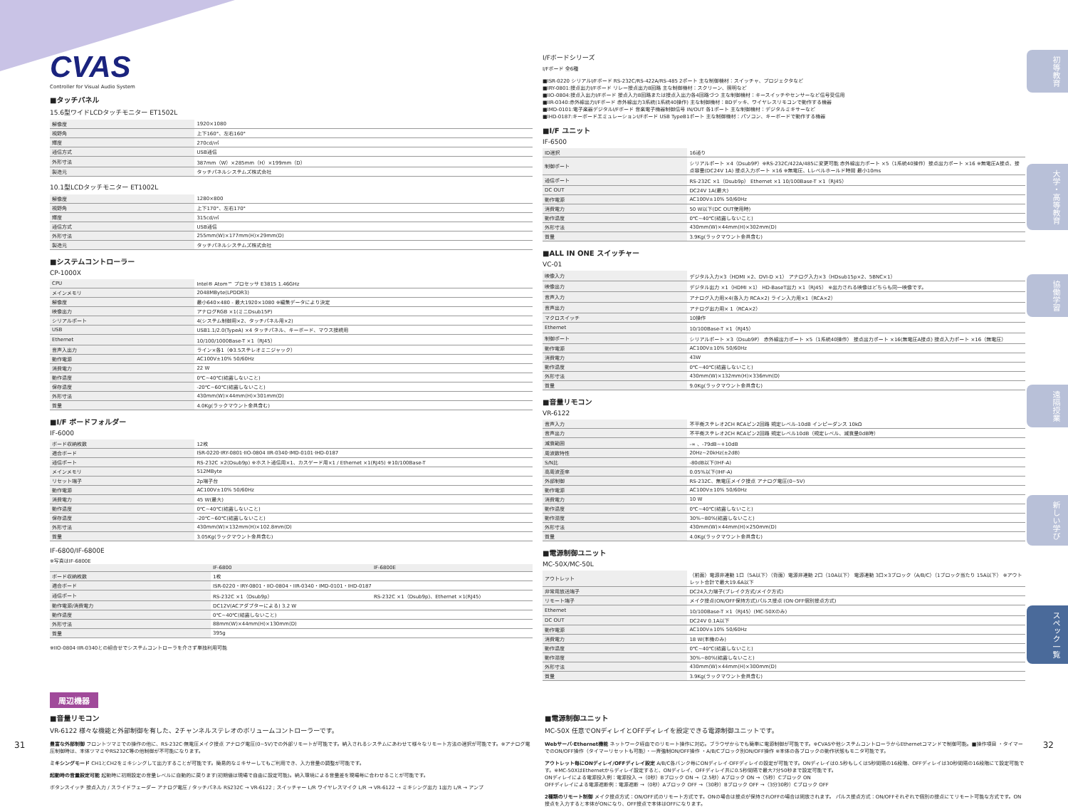CVAS
Controller for Visual Audio System
■タッチパネル
15.6型ワイドLCDタッチモニター ET1502L
| 解像度 | 1920×1080 |
| 視野角 | 上下160°、左右160° |
| 輝度 | 270cd/㎡ |
| 通信方式 | USB通信 |
| 外形寸法 | 387mm（W）×285mm（H）×199mm（D） |
| 製造元 | タッチパネルシステムズ株式会社 |
10.1型LCDタッチモニター ET1002L
| 解像度 | 1280×800 |
| 視野角 | 上下170°、左右170° |
| 輝度 | 315cd/㎡ |
| 通信方式 | USB通信 |
| 外形寸法 | 255mm(W)×177mm(H)×29mm(D) |
| 製造元 | タッチパネルシステムズ株式会社 |
■システムコントローラー
CP-1000X
| CPU | Intel® Atom™ プロセッサ E3815 1.46GHz |
| メインメモリ | 2048MByte(LPDDR3) |
| 解像度 | 最小640×480 - 最大1920×1080 ※編集データにより決定 |
| 映像出力 | アナログRGB ×1(ミニDsub15P) |
| シリアルポート | 4(システム制御用×2、タッチパネル用×2) |
| USB | USB1.1/2.0(TypeA) ×4 タッチパネル、キーボード、マウス接続用 |
| Ethernet | 10/100/1000Base-T ×1（RJ45） |
| 音声入出力 | ライン×各1（Φ3.5ステレオミニジャック） |
| 動作電源 | AC100V±10% 50/60Hz |
| 消費電力 | 22 W |
| 動作温度 | 0℃~40℃(結露しないこと) |
| 保存温度 | -20℃~60℃(結露しないこと) |
| 外形寸法 | 430mm(W)×44mm(H)×301mm(D) |
| 質量 | 4.0Kg(ラックマウント金具含む) |
■I/F ボードフォルダー
IF-6000
| ボード収納枚数 | 12枚 |
| 適合ボード | ISR-0220·IRY-0801·IIO-0804 IIR-0340·IMD-0101·IHD-0187 |
| 通信ポート | RS-232C ×2(Dsub9p) ※ホスト通信用×1、カスゲード用×1 / Ethernet ×1(RJ45) ※10/100Base-T |
| メインメモリ | 512MByte |
| リセット端子 | 2p端子台 |
| 動作電源 | AC100V±10% 50/60Hz |
| 消費電力 | 45 W(最大) |
| 動作温度 | 0℃~40℃(結露しないこと) |
| 保存温度 | -20℃~60℃(結露しないこと) |
| 外形寸法 | 430mm(W)×132mm(H)×102.8mm(D) |
| 質量 | 3.05Kg(ラックマウント金具含む) |
IF-6800/IF-6800E
※写真はIF-6800E
| | IF-6800 | IF-6800E |
| --- | --- | --- |
| ボード収納枚数 | 1枚 | |
| 適合ボード | ISR-0220・IRY-0801・IIO-0804・IIR-0340・IMD-0101・IHD-0187 | |
| 通信ポート | RS-232C ×1（Dsub9p） | RS-232C ×1（Dsub9p)、Ethernet ×1(RJ45) |
| 動作電源/消費電力 | DC12V(ACアダプターによる) 3.2 W | |
| 動作温度 | 0℃~40℃(結露しないこと) | |
| 外形寸法 | 88mm(W)×44mm(H)×130mm(D) | |
| 質量 | 395g | |
※IIO-0804·IIR-0340との組合せでシステムコントローラを介さず単独利用可能
I/Fボードシリーズ
I/Fボード 全6種
■ISR-0220 シリアルI/Fボード RS-232C/RS-422A/RS-485 2ポート 主な制御機材：スイッチャ、プロジェクタなど
■IRY-0801:接点出力I/Fボード リレー接点出力8回路 主な制御機材：スクリーン、照明など
■IIO-0804:接点入出力I/Fボード 接点入力8回路または接点入出力各4回路づつ 主な制御機材：キースイッチやセンサーなど信号受信用
■IIR-0340:赤外線出力I/Fボード 赤外線出力3系統(1系統40操作) 主な制御機材：BDデッキ、ワイヤレスリモコンで動作する機器
■IMD-0101:電子楽器デジタルI/Fボード 音楽電子機器制御信号 IN/OUT 各1ポート 主な制御機材：デジタルミキサーなど
■IHD-0187:キーボードエミュレーションI/Fボード USB TypeB1ポート 主な制御機材：パソコン、キーボードで動作する機器
■I/F ユニット
IF-6500
| ID選択 | 16通り |
| 制御ポート | シリアルポート ×4（Dsub9P）※RS-232C/422A/485に変更可能 赤外線出力ポート ×5（1系統40操作）接点出力ポート ×16 ※無電圧A接点、接点容量(DC24V 1A) 接点入力ポート ×16 ※無電圧、Lレベルホールド時間 最小10ms |
| 通信ポート | RS-232C ×1（Dsub9p） Ethernet ×1 10/100Base-T ×1（RJ45） |
| DC OUT | DC24V 1A(最大) |
| 動作電源 | AC100V±10% 50/60Hz |
| 消費電力 | 50 W以下(DC OUT使用時) |
| 動作温度 | 0℃~40℃(結露しないこと) |
| 外形寸法 | 430mm(W)×44mm(H)×302mm(D) |
| 質量 | 3.9Kg(ラックマウント金具含む) |
■ALL IN ONE スイッチャー
VC-01
| 映像入力 | デジタル入力×3（HDMI ×2、DVI-D ×1） アナログ入力×3（HDsub15p×2、5BNC×1） |
| 映像出力 | デジタル出力 ×1（HDMI ×1） HD-BaseT出力 ×1（RJ45） ※出力される映像はどちらも同一映像です。 |
| 音声入力 | アナログ入力用×4(各入力 RCA×2) ライン入力用×1（RCA×2） |
| 音声出力 | アナログ出力用× 1（RCA×2） |
| マクロスイッチ | 10操作 |
| Ethernet | 10/100Base-T ×1（RJ45） |
| 制御ポート | シリアルポート ×3（Dsub9P） 赤外線出力ポート ×5（1系統40操作） 接点出力ポート ×16(無電圧A接点) 接点入力ポート ×16（無電圧） |
| 動作電源 | AC100V±10% 50/60Hz |
| 消費電力 | 43W |
| 動作温度 | 0℃~40℃(結露しないこと) |
| 外形寸法 | 430mm(W)×132mm(H)×336mm(D) |
| 質量 | 9.0Kg(ラックマウント金具含む) |
■音量リモコン
VR-6122
| 音声入力 | 不平衡ステレオ2CH RCAピン2回路 規定レベル-10dB インピーダンス 10kΩ |
| 音声出力 | 不平衡ステレオ2CH RCAピン2回路 規定レベル10dB（規定レベル、減衰量0dB時） |
| 減衰範囲 | -∞ 、-79dB~+10dB |
| 周波数特性 | 20Hz~20kHz(±2dB) |
| S/N比 | -80dB以下(IHF-A) |
| 高周波歪率 | 0.05%以下(IHF-A) |
| 外部制御 | RS-232C、無電圧メイク接点 アナログ電圧(0~5V) |
| 動作電源 | AC100V±10% 50/60Hz |
| 消費電力 | 10 W |
| 動作温度 | 0℃~40℃(結露しないこと) |
| 動作湿度 | 30%~80%(結露しないこと) |
| 外形寸法 | 430mm(W)×44mm(H)×250mm(D) |
| 質量 | 4.0Kg(ラックマウント金具含む) |
■電源制御ユニット
MC-50X/MC-50L
| アウトレット | （前面）電源非連動 1口（5A以下）（背面）電源非連動 2口（10A以下） 電源連動 3口×3ブロック（A/B/C）（1ブロック当たり 15A以下） ※アウトレット合計で最大19.6A以下 |
| 非常用放送端子 | DC24入力端子(ブレイク方式/メイク方式) |
| リモート端子 | メイク接点(ON/OFF保持方式)パルス接点 (ON·OFF個別接点方式) |
| Ethernet | 10/100Base-T ×1（RJ45）(MC-50Xのみ) |
| DC OUT | DC24V 0.1A以下 |
| 動作電源 | AC100V±10% 50/60Hz |
| 消費電力 | 18 W(本機のみ) |
| 動作温度 | 0℃~40℃(結露しないこと) |
| 動作湿度 | 30%~80%(結露しないこと) |
| 外形寸法 | 430mm(W)×44mm(H)×300mm(D) |
| 質量 | 3.9Kg(ラックマウント金具含む) |
周辺機器
■音量リモコン
VR-6122 様々な機能と外部制御を有した、2チャンネルステレオのボリュームコントローラーです。
豊富な外部制御 フロントツマミでの操作の他に、RS-232C·無電圧メイク接点 アナログ電圧(0~5V)での外部リモートが可能です。納入されるシステムにあわせて様々なリモート方法の選択が可能です。※アナログ電圧制御時は、本体ツマミやRS232C等の他制御が不可能になります。
ミキシングモード CH1とCH2をミキシングして出力することが可能です。簡易的なミキサーしてもご利用でき、入力音量の調整が可能です。
起動時の音量設定可能 起動時に初期設定の音量レベルに自動的に戻ります(初期値は現場で自由に設定可能)。納入環境による音量差を現場毎に合わせることが可能です。
ボタンスイッチ 接点入力 / スライドフェーダー アナログ電圧 / タッチパネル RS232C → VR-6122 ; スイッチャー L/R ワイヤレスマイク L/R → VR-6122 → ミキシング出力 1出力 L/R → アンプ
■電源制御ユニット
MC-50X 任意でONディレイとOFFディレイを設定できる電源制御ユニットです。
Webサーバ·Ethernet機能 ネットワーク経由でのリモート操作に対応。ブラウザからでも簡単に電源制御が可能です。※CVASや他システムコントローラからEthernetコマンドで制御可能。■操作項目 ・タイマーでのON/OFF操作（タイマーリセットも可能）・一斉強制ON/OFF操作 ・A/B/Cブロック別ON/OFF操作 ※本体の各ブロックの動作状態もモニタ可能です。
アウトレット毎にONディレイ/OFFディレイ設定 A/B/C各バンク毎にONディレイ·OFFディレイの設定が可能です。ONディレイは0.5秒もしくは5秒間隔の16段階、OFFディレイは30秒間隔の16段階にて設定可能です。※MC-50XはEthernetからディレイ設定すると、ONディレイ、OFFディレイ共に0.5秒間隔で最大7分50秒まで設定可能です。
ONディレイによる電源投入例：電源投入 →（0秒）Bブロック ON →（2.5秒）Aブロック ON →（5秒）Cブロック ON
OFFディレイによる電源遮断例：電源遮断 →（0秒）Aブロック OFF →（30秒）Bブロック OFF →（3分30秒）Cブロック OFF
2種類のリモート制御 メイク接点方式：ON/OFF式のリモート方式です。ONの場合は接点が保持されOFFの場合は開放されます。 パルス接点方式：ON/OFFそれぞれで個別の接点にてリモート可能な方式です。ON接点を入力すると本体がONになり、OFF接点で本体はOFFになります。
初等教育
大学・高等教育
協働学習
遠隔授業
新しい学び
スペック一覧
31 32